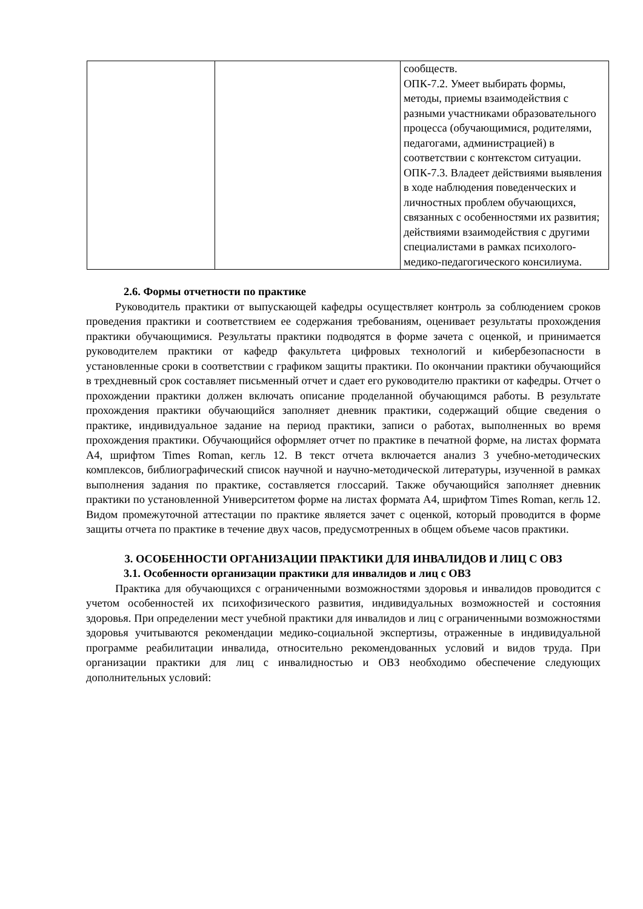| | | сообществ. ОПК-7.2. Умеет выбирать формы, методы, приемы взаимодействия с разными участниками образовательного процесса (обучающимися, родителями, педагогами, администрацией) в соответствии с контекстом ситуации. ОПК-7.3. Владеет действиями выявления в ходе наблюдения поведенческих и личностных проблем обучающихся, связанных с особенностями их развития; действиями взаимодействия с другими специалистами в рамках психолого-медико-педагогического консилиума. |
2.6. Формы отчетности по практике
Руководитель практики от выпускающей кафедры осуществляет контроль за соблюдением сроков проведения практики и соответствием ее содержания требованиям, оценивает результаты прохождения практики обучающимися. Результаты практики подводятся в форме зачета с оценкой, и принимается руководителем практики от кафедр факультета цифровых технологий и кибербезопасности в установленные сроки в соответствии с графиком защиты практики. По окончании практики обучающийся в трехдневный срок составляет письменный отчет и сдает его руководителю практики от кафедры. Отчет о прохождении практики должен включать описание проделанной обучающимся работы. В результате прохождения практики обучающийся заполняет дневник практики, содержащий общие сведения о практике, индивидуальное задание на период практики, записи о работах, выполненных во время прохождения практики. Обучающийся оформляет отчет по практике в печатной форме, на листах формата А4, шрифтом Times Roman, кегль 12. В текст отчета включается анализ 3 учебно-методических комплексов, библиографический список научной и научно-методической литературы, изученной в рамках выполнения задания по практике, составляется глоссарий. Также обучающийся заполняет дневник практики по установленной Университетом форме на листах формата А4, шрифтом Times Roman, кегль 12. Видом промежуточной аттестации по практике является зачет с оценкой, который проводится в форме защиты отчета по практике в течение двух часов, предусмотренных в общем объеме часов практики.
3. ОСОБЕННОСТИ ОРГАНИЗАЦИИ ПРАКТИКИ ДЛЯ ИНВАЛИДОВ И ЛИЦ С ОВЗ
3.1. Особенности организации практики для инвалидов и лиц с ОВЗ
Практика для обучающихся с ограниченными возможностями здоровья и инвалидов проводится с учетом особенностей их психофизического развития, индивидуальных возможностей и состояния здоровья. При определении мест учебной практики для инвалидов и лиц с ограниченными возможностями здоровья учитываются рекомендации медико-социальной экспертизы, отраженные в индивидуальной программе реабилитации инвалида, относительно рекомендованных условий и видов труда. При организации практики для лиц с инвалидностью и ОВЗ необходимо обеспечение следующих дополнительных условий: